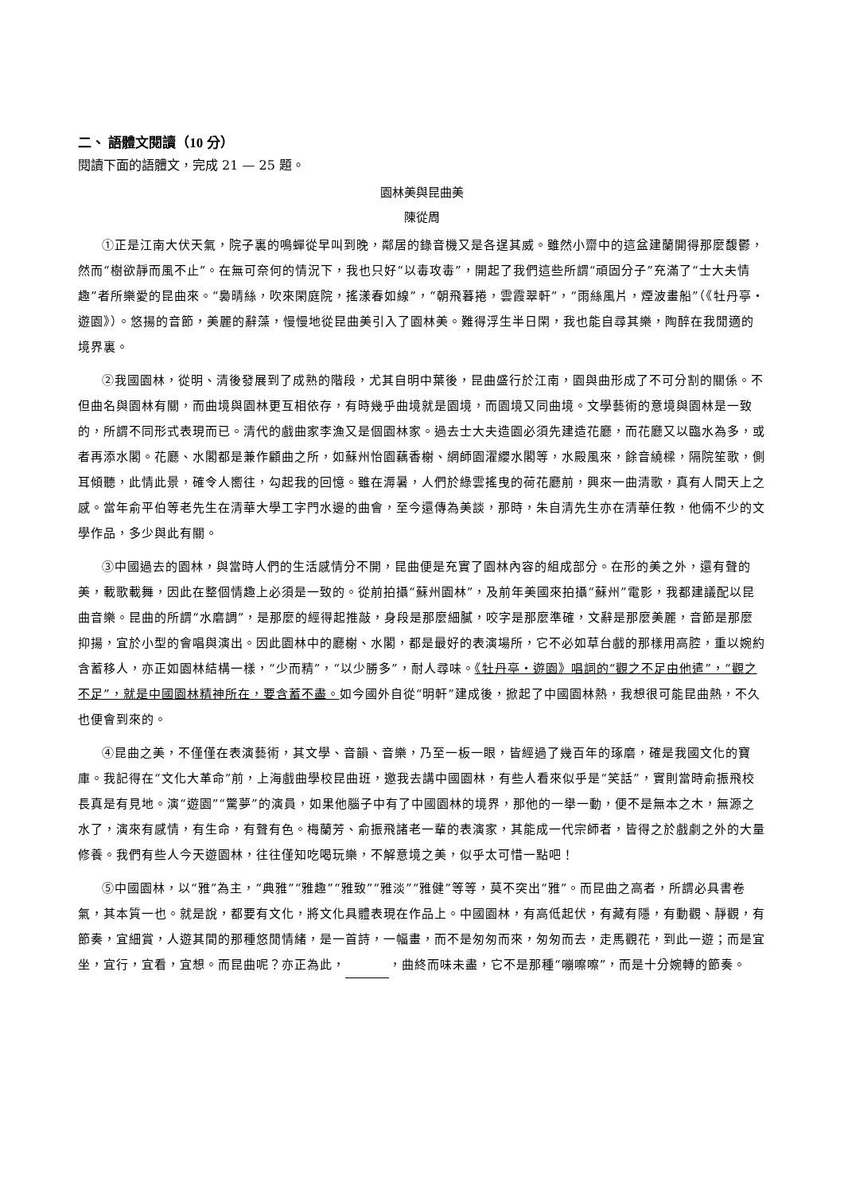二、 語體文閱讀（10 分）
閱讀下面的語體文，完成 21 — 25 題。
園林美與昆曲美
陳從周
①正是江南大伏天氣，院子裏的鳴蟬從早叫到晚，鄰居的錄音機又是各逞其威。雖然小齋中的這盆建蘭開得那麼馥鬱，然而“樹欲靜而風不止”。在無可奈何的情況下，我也只好“以毒攻毒”，開起了我們這些所謂“頑固分子”充滿了“士大夫情趣”者所樂愛的昆曲來。“裊晴絲，吹來閑庭院，搖漾春如線”，“朝飛暮捲，雲霞翠軒”，“雨絲風片，煙波畫船”（《牡丹亭・遊園》）。悠揚的音節，美麗的辭藻，慢慢地從昆曲美引入了園林美。難得浮生半日閑，我也能自尋其樂，陶醉在我閒適的境界裏。
②我國園林，從明、清後發展到了成熟的階段，尤其自明中葉後，昆曲盛行於江南，園與曲形成了不可分割的關係。不但曲名與園林有關，而曲境與園林更互相依存，有時幾乎曲境就是園境，而園境又同曲境。文學藝術的意境與園林是一致的，所謂不同形式表現而已。清代的戲曲家李漁又是個園林家。過去士大夫造園必須先建造花廳，而花廳又以臨水為多，或者再添水閣。花廳、水閣都是兼作顧曲之所，如蘇州怡園藕香榭、網師園濯纓水閣等，水殿風來，餘音繞樑，隔院笙歌，側耳傾聽，此情此景，確令人嚮往，勾起我的回憶。雖在溽暑，人們於綠雲搖曳的荷花廳前，興來一曲清歌，真有人間天上之感。當年俞平伯等老先生在清華大學工字門水邊的曲會，至今還傳為美談，那時，朱自清先生亦在清華任教，他倆不少的文學作品，多少與此有關。
③中國過去的園林，與當時人們的生活感情分不開，昆曲便是充實了園林內容的組成部分。在形的美之外，還有聲的美，載歌載舞，因此在整個情趣上必須是一致的。從前拍攝“蘇州園林”，及前年美國來拍攝“蘇州”電影，我都建議配以昆曲音樂。昆曲的所謂“水磨調”，是那麼的經得起推敲，身段是那麼細膩，咬字是那麼準確，文辭是那麼美麗，音節是那麼抑揚，宜於小型的會唱與演出。因此園林中的廳榭、水閣，都是最好的表演場所，它不必如草台戲的那樣用高腔，重以婉約含蓄移人，亦正如園林結構一樣，“少而精”，“以少勝多”，耐人尋味。《牡丹亭・遊園》唱詞的“觀之不足由他遣”，“觀之不足”，就是中國園林精神所在，要含蓄不盡。如今國外自從“明軒”建成後，掀起了中國園林熱，我想很可能昆曲熱，不久也便會到來的。
④昆曲之美，不僅僅在表演藝術，其文學、音韻、音樂，乃至一板一眼，皆經過了幾百年的琢磨，確是我國文化的寶庫。我記得在“文化大革命”前，上海戲曲學校昆曲班，邀我去講中國園林，有些人看來似乎是“笑話”，實則當時俞振飛校長真是有見地。演“遊園”“驚夢”的演員，如果他腦子中有了中國園林的境界，那他的一舉一動，便不是無本之木，無源之水了，演來有感情，有生命，有聲有色。梅蘭芳、俞振飛諸老一輩的表演家，其能成一代宗師者，皆得之於戲劇之外的大量修養。我們有些人今天遊園林，往往僅知吃喝玩樂，不解意境之美，似乎太可惜一點吧！
⑤中國園林，以“雅”為主，“典雅”“雅趣”“雅致”“雅淡”“雅健”等等，莫不突出“雅”。而昆曲之高者，所謂必具書卷氣，其本質一也。就是說，都要有文化，將文化具體表現在作品上。中國園林，有高低起伏，有藏有隱，有動觀、靜觀，有節奏，宜細賞，人遊其間的那種悠閒情緒，是一首詩，一幅畫，而不是匆匆而來，匆匆而去，走馬觀花，到此一遊；而是宜坐，宜行，宜看，宜想。而昆曲呢？亦正為此， ，曲終而味未盡，它不是那種“嘣嚓嚓”，而是十分婉轉的節奏。